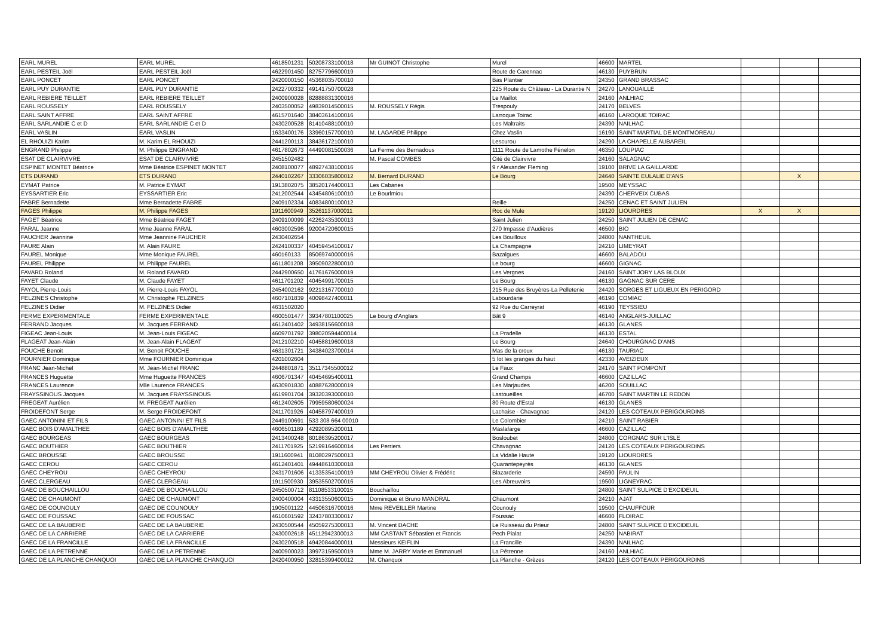| EARL MUREL | EARL MUREL | 4618501231 | 50208733100018 | Mr GUINOT Christophe | Murel | 46600 | MARTEL | | | |
| EARL PESTEIL Joël | EARL PESTEIL Joël | 4622901450 | 82757796600019 | | Route de Carennac | 46130 | PUYBRUN | | | |
| EARL PONCET | EARL PONCET | 2420000150 | 45368035700010 | | Bas Plantier | 24350 | GRAND BRASSAC | | | |
| EARL PUY DURANTIE | EARL PUY DURANTIE | 2422700332 | 49141750700028 | | 225 Route du Château - La Durantie N | 24270 | LANOUAILLE | | | |
| EARL REBIERE TEILLET | EARL REBIERE TEILLET | 2400900028 | 82888831300016 | | Le Maillot | 24160 | ANLHIAC | | | |
| EARL ROUSSELY | EARL ROUSSELY | 2403500052 | 49839014500015 | M. ROUSSELY Régis | Trespouly | 24170 | BELVES | | | |
| EARL SAINT AFFRE | EARL SAINT AFFRE | 4615701640 | 38403614100016 | | Larroque Toirac | 46160 | LAROQUE TOIRAC | | | |
| EARL SARLANDIE C et D | EARL SARLANDIE C et D | 2430200528 | 81410488100010 | | Les Maltraits | 24390 | NAILHAC | | | |
| EARL VASLIN | EARL VASLIN | 1633400176 | 33960157700010 | M. LAGARDE Philippe | Chez Vaslin | 16190 | SAINT MARTIAL DE MONTMOREAU | | | |
| EL RHOUIZI Karim | M. Karim EL RHOUIZI | 2441200113 | 38436172100010 | | Lescurou | 24290 | LA CHAPELLE AUBAREIL | | | |
| ENGRAND Philippe | M. Philippe ENGRAND | 4617802673 | 44490081500036 | La Ferme des Bernadous | 1111 Route de Lamothe Fénelon | 46350 | LOUPIAC | | | |
| ESAT DE CLAIRVIVRE | ESAT DE CLAIRVIVRE | 2451502482 | | M. Pascal COMBES | Cité de Clairvivre | 24160 | SALAGNAC | | | |
| ESPINET MONTET Béatrice | Mme Béatrice ESPINET MONTET | 2408100077 | 48927438100016 | | 9 r Alexander Fleming | 19100 | BRIVE LA GAILLARDE | | | |
| ETS DURAND | ETS DURAND | 2440102267 | 33306035800012 | M. Bernard DURAND | Le Bourg | 24640 | SAINTE EULALIE D'ANS | | X | |
| EYMAT Patrice | M. Patrice EYMAT | 1913802075 | 38520174400013 | Les Cabanes | | 19500 | MEYSSAC | | | |
| EYSSARTIER Eric | EYSSARTIER Eric | 2412002544 | 43454806100010 | Le Bourlmiou | | 24390 | CHERVEIX CUBAS | | | |
| FABRE Bernadette | Mme Bernadette FABRE | 2409102334 | 40834800100012 | | Reille | 24250 | CENAC ET SAINT JULIEN | | | |
| FAGES Philippe | M. Philippe FAGES | 1911600949 | 35261137000011 | | Roc de Mule | 19120 | LIOURDRES | X | X | |
| FAGET Béatrice | Mme Béatrice FAGET | 2409100099 | 42262435300013 | | Saint Julien | 24250 | SAINT JULIEN DE CENAC | | | |
| FARAL Jeanne | Mme Jeanne FARAL | 4603002596 | 92004720600015 | | 270 Impasse d'Audières | 46500 | BIO | | | |
| FAUCHER Jeannine | Mme Jeannine FAUCHER | 2430402654 | | | Les Bouilloux | 24800 | NANTHEUIL | | | |
| FAURE Alain | M. Alain FAURE | 2424100337 | 40459454100017 | | La Champagne | 24210 | LIMEYRAT | | | |
| FAUREL Monique | Mme Monique FAUREL | 460160133 | 85069740000016 | | Bazalgues | 46600 | BALADOU | | | |
| FAUREL Philippe | M. Philippe FAUREL | 4611801208 | 39509022800010 | | Le bourg | 46600 | GIGNAC | | | |
| FAVARD Roland | M. Roland FAVARD | 2442900650 | 41761676000019 | | Les Vergnes | 24160 | SAINT JORY LAS BLOUX | | | |
| FAYET Claude | M. Claude FAYET | 4611701202 | 40454991700015 | | Le Bourg | 46130 | GAGNAC SUR CERE | | | |
| FAYOL Pierre-Louis | M. Pierre-Louis FAYOL | 2454002162 | 92213167700010 | | 215 Rue des Bruyères-La Pelletenie | 24420 | SORGES ET LIGUEUX EN PERIGORD | | | |
| FELZINES Christophe | M. Christophe FELZINES | 4607101839 | 40098427400011 | | Labourdarie | 46190 | COMIAC | | | |
| FELZINES Didier | M. FELZINES Didier | 4631502020 | | | 92 Rue du Carreyrat | 46190 | TEYSSIEU | | | |
| FERME EXPERIMENTALE | FERME EXPERIMENTALE | 4600501477 | 39347801100025 | Le bourg d'Anglars | Bât 9 | 46140 | ANGLARS-JUILLAC | | | |
| FERRAND Jacques | M. Jacques FERRAND | 4612401402 | 34938156600018 | | | 46130 | GLANES | | | |
| FIGEAC Jean-Louis | M. Jean-Louis FIGEAC | 4609701792 | 398020594400014 | | La Pradelle | 46130 | ESTAL | | | |
| FLAGEAT Jean-Alain | M. Jean-Alain FLAGEAT | 2412102210 | 40458819600018 | | Le Bourg | 24640 | CHOURGNAC D'ANS | | | |
| FOUCHE Benoit | M. Benoit FOUCHE | 4631301721 | 34384023700014 | | Mas de la croux | 46130 | TAURIAC | | | |
| FOURNIER Dominique | Mme FOURNIER Dominique | 4201002604 | | | 5 lot les granges du haut | 42330 | AVEIZIEUX | | | |
| FRANC Jean-Michel | M. Jean-Michel FRANC | 2448801871 | 35117345500012 | | Le Faux | 24170 | SAINT POMPONT | | | |
| FRANCES Huguette | Mme Huguette FRANCES | 4606701347 | 40454695400011 | | Grand Champs | 46600 | CAZILLAC | | | |
| FRANCES Laurence | Mlle Laurence FRANCES | 4630901830 | 40887628000019 | | Les Marjaudes | 46200 | SOUILLAC | | | |
| FRAYSSINOUS Jacques | M. Jacques FRAYSSINOUS | 4619901704 | 39320393000010 | | Lastoueilles | 46700 | SAINT MARTIN LE REDON | | | |
| FREGEAT Aurélien | M. FREGEAT Aurélien | 4612402605 | 79959580600024 | | 80 Route d'Estal | 46130 | GLANES | | | |
| FROIDEFONT Serge | M. Serge FROIDEFONT | 2411701926 | 40458797400019 | | Lachaise - Chavagnac | 24120 | LES COTEAUX PERIGOURDINS | | | |
| GAEC ANTONINI ET FILS | GAEC ANTONINI ET FILS | 2449100691 | 533 308 664 00010 | | Le Colombier | 24210 | SAINT RABIER | | | |
| GAEC BOIS D'AMALTHEE | GAEC BOIS D'AMALTHEE | 4606501189 | 42920895200011 | | Maslafarge | 46600 | CAZILLAC | | | |
| GAEC BOURGEAS | GAEC BOURGEAS | 2413400248 | 80186395200017 | | Bosloubet | 24800 | CORGNAC SUR L'ISLE | | | |
| GAEC BOUTHIER | GAEC BOUTHIER | 2411701925 | 52199164600014 | Les Perriers | Chavagnac | 24120 | LES COTEAUX PERIGOURDINS | | | |
| GAEC BROUSSE | GAEC BROUSSE | 1911600941 | 81080297500013 | | La Vidalie Haute | 19120 | LIOURDRES | | | |
| GAEC CEROU | GAEC CEROU | 4612401401 | 49448610300018 | | Quarantepeyrès | 46130 | GLANES | | | |
| GAEC CHEYROU | GAEC CHEYROU | 2431701606 | 41335354100019 | MM CHEYROU Olivier & Frédéric | Blazarderie | 24590 | PAULIN | | | |
| GAEC CLERGEAU | GAEC CLERGEAU | 1911500930 | 39535502700016 | | Les Abreuvoirs | 19500 | LIGNEYRAC | | | |
| GAEC DE BOUCHAILLOU | GAEC DE BOUCHAILLOU | 2450500712 | 81108533100015 | Bouchaillou | | 24800 | SAINT SULPICE D'EXCIDEUIL | | | |
| GAEC DE CHAUMONT | GAEC DE CHAUMONT | 2400400004 | 43313550600015 | Dominique et Bruno MANDRAL | Chaumont | 24210 | AJAT | | | |
| GAEC DE COUNOULY | GAEC DE COUNOULY | 1905001122 | 44506316700016 | Mme REVEILLER Martine | Counouly | 19500 | CHAUFFOUR | | | |
| GAEC DE FOUSSAC | GAEC DE FOUSSAC | 4610601592 | 32437803300017 | | Foussac | 46600 | FLOIRAC | | | |
| GAEC DE LA BAUBERIE | GAEC DE LA BAUBERIE | 2430500544 | 45059275300013 | M. Vincent DACHE | Le Ruisseau du Prieur | 24800 | SAINT SULPICE D'EXCIDEUIL | | | |
| GAEC DE LA CARRIERE | GAEC DE LA CARRIERE | 2430002618 | 45112942300013 | MM CASTANT Sébastien et Francis | Pech Pialat | 24250 | NABIRAT | | | |
| GAEC DE LA FRANCILLE | GAEC DE LA FRANCILLE | 2430200518 | 49420844000011 | Messieurs KEIFLIN | La Francille | 24390 | NAILHAC | | | |
| GAEC DE LA PETRENNE | GAEC DE LA PETRENNE | 2400900023 | 39973159500019 | Mme M. JARRY Marie et Emmanuel | La Pétrenne | 24160 | ANLHIAC | | | |
| GAEC DE LA PLANCHE CHANQUOI | GAEC DE LA PLANCHE CHANQUOI | 2420400950 | 32815399400012 | M. Chanquoi | La Planche - Grèzes | 24120 | LES COTEAUX PERIGOURDINS | | | |